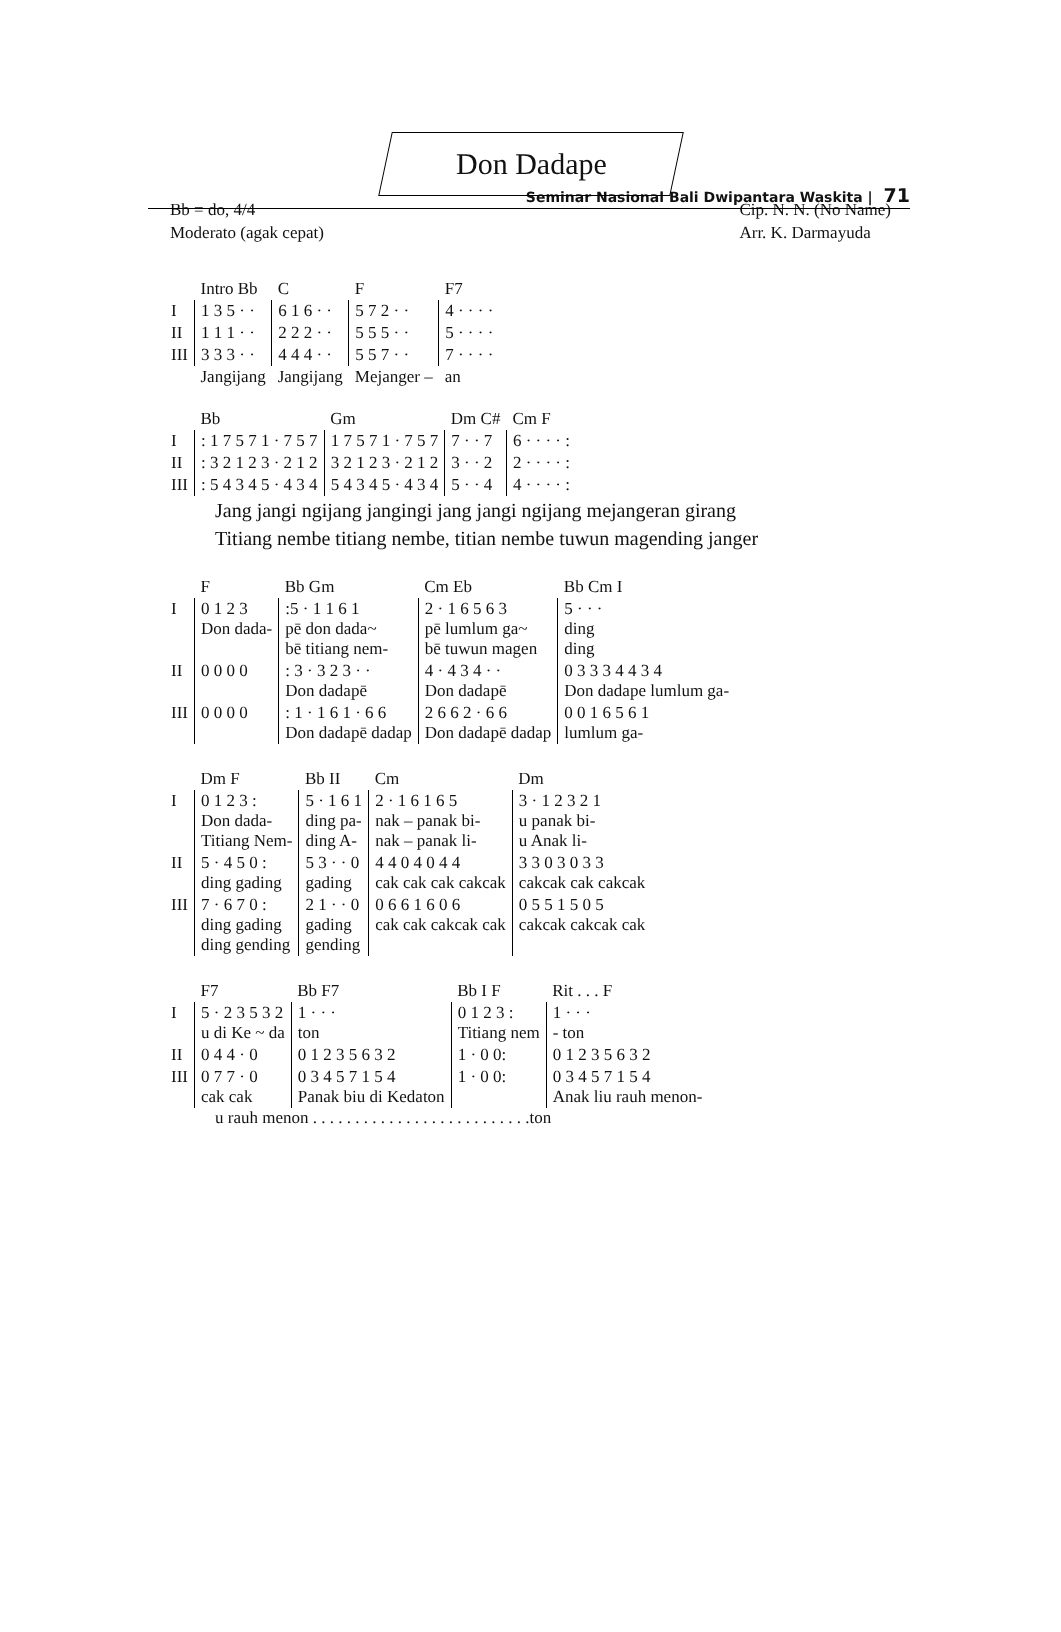Seminar Nasional Bali Dwipantara Waskita | 71
Don Dadape
Bb = do, 4/4
Moderato (agak cepat)
Cip. N. N. (No Name)
Arr. K. Darmayuda
| | Intro Bb | C | F | F7 |
| I | 1 3 5 · · | 6 1 6 · · | 5 7 2 · · | 4 · · · · |
| II | 1 1 1 · · | 2 2 2 · · | 5 5 5 · · | 5 · · · · |
| III | 3 3 3 · · | 4 4 4 · · | 5 5 7 · · | 7 · · · · |
| | Jangijang | Jangijang | Mejanger – | an |
| | Bb | Gm | Dm C# | Cm F |
| I | : 1 7 5 7 1 · 7 5 7 | 1 7 5 7 1 · 7 5 7 | 7 · · 7 | 6 · · · · : |
| II | : 3 2 1 2 3 · 2 1 2 | 3 2 1 2 3 · 2 1 2 | 3 · · 2 | 2 · · · · : |
| III | : 5 4 3 4 5 · 4 3 4 | 5 4 3 4 5 · 4 3 4 | 5 · · 4 | 4 · · · · : |
Jang jangi ngijang jangingi jang jangi ngijang mejangeran girang
Titiang nembe titiang nembe, titian nembe tuwun magending janger
| | F | Bb Gm | Cm Eb | Bb Cm I |
| I | 0 1 2 3 Don dada- | :5 · 1 1 6 1 pē don dada~ bē titiang nem- | 2 · 1 6 5 6 3 pē lumlum ga~ bē tuwun magen | 5 · · · ding ding |
| II | 0 0 0 0 | : 3 · 3 2 3 · · Don dadapē | 4 · 4 3 4 · · Don dadapē | 0 3 3 3 4 4 3 4 Don dadape lumlum ga- |
| III | 0 0 0 0 | : 1 · 1 6 1 · 6 6 Don dadapē dadap | 2 6 6 2 · 6 6 Don dadapē dadap | 0 0 1 6 5 6 1 lumlum ga- |
| | Dm F | Bb II | Cm | Dm |
| I | 0 1 2 3 : Don dada- Titiang Nem- | 5 · 1 6 1 ding pa- ding A- | 2 · 1 6 1 6 5 nak – panak bi- nak – panak li- | 3 · 1 2 3 2 1 u panak bi- u Anak li- |
| II | 5 · 4 5 0 : ding gading | 5 3 · · 0 gading | 4 4 0 4 0 4 4 cak cak cak cakcak | 3 3 0 3 0 3 3 cakcak cak cakcak |
| III | 7 · 6 7 0 : ding gading ding gending | 2 1 · · 0 gading gending | 0 6 6 1 6 0 6 cak cak cakcak cak | 0 5 5 1 5 0 5 cakcak cakcak cak |
| | F7 | Bb F7 | Bb I F | Rit . . . F |
| I | 5 · 2 3 5 3 2 u di Ke ~ da | 1 · · · ton | 0 1 2 3 : Titiang nem | 1 · · · - ton |
| II | 0 4 4 · 0 | 0 1 2 3 5 6 3 2 | 1 · 0 0: | 0 1 2 3 5 6 3 2 |
| III | 0 7 7 · 0 cak cak | 0 3 4 5 7 1 5 4 Panak biu di Kedaton | 1 · 0 0: | 0 3 4 5 7 1 5 4 Anak liu rauh menon- |
u rauh menon . . . . . . . . . . . . . . . . . . . . . . . . . .ton